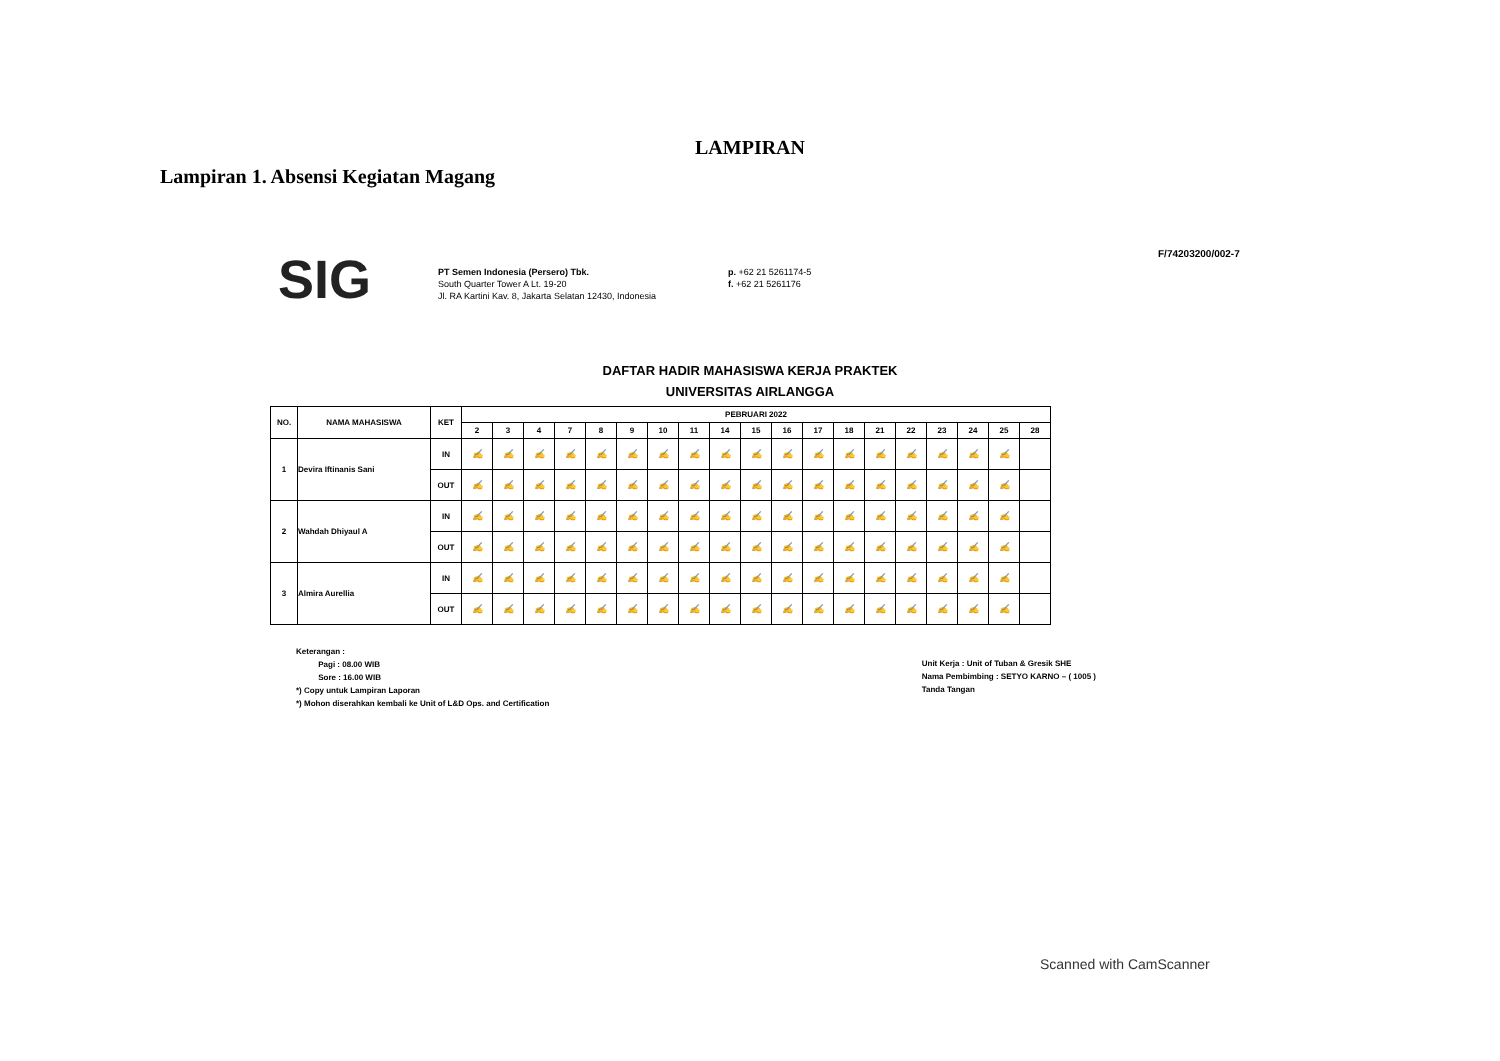LAMPIRAN
Lampiran 1. Absensi Kegiatan Magang
SIG
PT Semen Indonesia (Persero) Tbk.
South Quarter Tower A Lt. 19-20
Jl. RA Kartini Kav. 8, Jakarta Selatan 12430, Indonesia
p. +62 21 5261174-5
f. +62 21 5261176
F/74203200/002-7
DAFTAR HADIR MAHASISWA KERJA PRAKTEK
UNIVERSITAS AIRLANGGA
| NO. | NAMA MAHASISWA | KET | PEBRUARI 2022 | | | | | | | | | | | | | | | | | | |
| --- | --- | --- | --- | --- | --- | --- | --- | --- | --- | --- | --- | --- | --- | --- | --- | --- | --- | --- | --- | --- | --- |
| | | | 2 | 3 | 4 | 7 | 8 | 9 | 10 | 11 | 14 | 15 | 16 | 17 | 18 | 21 | 22 | 23 | 24 | 25 | 28 |
| 1 | Devira Iftinanis Sani | IN | ✍ | ✍ | ✍ | ✍ | ✍ | ✍ | ✍ | ✍ | ✍ | ✍ | ✍ | ✍ | ✍ | ✍ | ✍ | ✍ | ✍ | ✍ | |
| | | OUT | ✍ | ✍ | ✍ | ✍ | ✍ | ✍ | ✍ | ✍ | ✍ | ✍ | ✍ | ✍ | ✍ | ✍ | ✍ | ✍ | ✍ | ✍ | |
| 2 | Wahdah Dhiyaul A | IN | ✍ | ✍ | ✍ | ✍ | ✍ | ✍ | ✍ | ✍ | ✍ | ✍ | ✍ | ✍ | ✍ | ✍ | ✍ | ✍ | ✍ | ✍ | |
| | | OUT | ✍ | ✍ | ✍ | ✍ | ✍ | ✍ | ✍ | ✍ | ✍ | ✍ | ✍ | ✍ | ✍ | ✍ | ✍ | ✍ | ✍ | ✍ | |
| 3 | Almira Aurellia | IN | ✍ | ✍ | ✍ | ✍ | ✍ | ✍ | ✍ | ✍ | ✍ | ✍ | ✍ | ✍ | ✍ | ✍ | ✍ | ✍ | ✍ | ✍ | |
| | | OUT | ✍ | ✍ | ✍ | ✍ | ✍ | ✍ | ✍ | ✍ | ✍ | ✍ | ✍ | ✍ | ✍ | ✍ | ✍ | ✍ | ✍ | ✍ | |
Keterangan :
Pagi : 08.00 WIB
Sore : 16.00 WIB
*) Copy untuk Lampiran Laporan
*) Mohon diserahkan kembali ke Unit of L&D Ops. and Certification
Unit Kerja : Unit of Tuban & Gresik SHE
Nama Pembimbing : SETYO KARNO – ( 1005 )
Tanda Tangan
Scanned with CamScanner